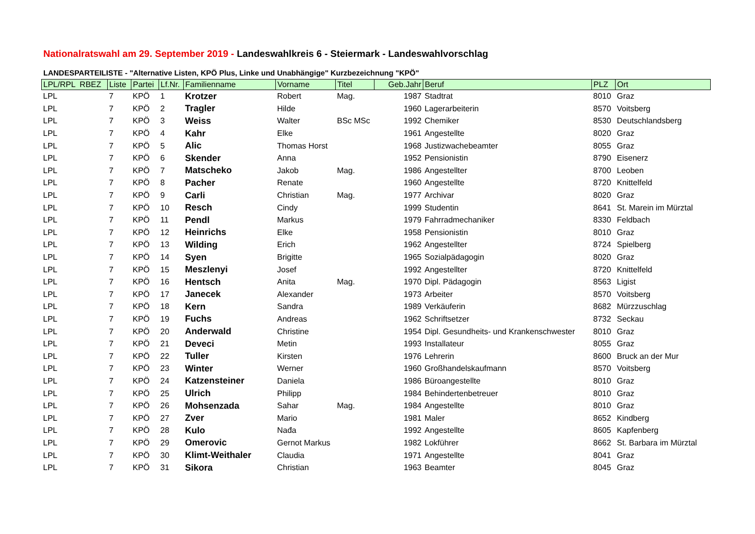Nationalratswahl am 29. September 2019 - Landeswahlkreis 6 - Steiermark - Landeswahlvorschlag
LANDESPARTEILISTE - "Alternative Listen, KPÖ Plus, Linke und Unabhängige" Kurzbezeichnung "KPÖ"
| LPL/RPL RBEZ | Liste | Partei | Lf.Nr. | Familienname | Vorname | Titel | Geb.Jahr | Beruf | PLZ | Ort |
| --- | --- | --- | --- | --- | --- | --- | --- | --- | --- | --- |
| LPL | 7 | KPÖ | 1 | Krotzer | Robert | Mag. | 1987 | Stadtrat | 8010 | Graz |
| LPL | 7 | KPÖ | 2 | Tragler | Hilde | | 1960 | Lagerarbeiterin | 8570 | Voitsberg |
| LPL | 7 | KPÖ | 3 | Weiss | Walter | BSc MSc | 1992 | Chemiker | 8530 | Deutschlandsberg |
| LPL | 7 | KPÖ | 4 | Kahr | Elke | | 1961 | Angestellte | 8020 | Graz |
| LPL | 7 | KPÖ | 5 | Alic | Thomas Horst | | 1968 | Justizwachebeamter | 8055 | Graz |
| LPL | 7 | KPÖ | 6 | Skender | Anna | | 1952 | Pensionistin | 8790 | Eisenerz |
| LPL | 7 | KPÖ | 7 | Matscheko | Jakob | Mag. | 1986 | Angestellter | 8700 | Leoben |
| LPL | 7 | KPÖ | 8 | Pacher | Renate | | 1960 | Angestellte | 8720 | Knittelfeld |
| LPL | 7 | KPÖ | 9 | Carli | Christian | Mag. | 1977 | Archivar | 8020 | Graz |
| LPL | 7 | KPÖ | 10 | Resch | Cindy | | 1999 | Studentin | 8641 | St. Marein im Mürztal |
| LPL | 7 | KPÖ | 11 | Pendl | Markus | | 1979 | Fahrradmechaniker | 8330 | Feldbach |
| LPL | 7 | KPÖ | 12 | Heinrichs | Elke | | 1958 | Pensionistin | 8010 | Graz |
| LPL | 7 | KPÖ | 13 | Wilding | Erich | | 1962 | Angestellter | 8724 | Spielberg |
| LPL | 7 | KPÖ | 14 | Syen | Brigitte | | 1965 | Sozialpädagogin | 8020 | Graz |
| LPL | 7 | KPÖ | 15 | Meszlenyi | Josef | | 1992 | Angestellter | 8720 | Knittelfeld |
| LPL | 7 | KPÖ | 16 | Hentsch | Anita | Mag. | 1970 | Dipl. Pädagogin | 8563 | Ligist |
| LPL | 7 | KPÖ | 17 | Janecek | Alexander | | 1973 | Arbeiter | 8570 | Voitsberg |
| LPL | 7 | KPÖ | 18 | Kern | Sandra | | 1989 | Verkäuferin | 8682 | Mürzzuschlag |
| LPL | 7 | KPÖ | 19 | Fuchs | Andreas | | 1962 | Schriftsetzer | 8732 | Seckau |
| LPL | 7 | KPÖ | 20 | Anderwald | Christine | | 1954 | Dipl. Gesundheits- und Krankenschwester | 8010 | Graz |
| LPL | 7 | KPÖ | 21 | Deveci | Metin | | 1993 | Installateur | 8055 | Graz |
| LPL | 7 | KPÖ | 22 | Tuller | Kirsten | | 1976 | Lehrerin | 8600 | Bruck an der Mur |
| LPL | 7 | KPÖ | 23 | Winter | Werner | | 1960 | Großhandelskaufmann | 8570 | Voitsberg |
| LPL | 7 | KPÖ | 24 | Katzensteiner | Daniela | | 1986 | Büroangestellte | 8010 | Graz |
| LPL | 7 | KPÖ | 25 | Ulrich | Philipp | | 1984 | Behindertenbetreuer | 8010 | Graz |
| LPL | 7 | KPÖ | 26 | Mohsenzada | Sahar | Mag. | 1984 | Angestellte | 8010 | Graz |
| LPL | 7 | KPÖ | 27 | Zver | Mario | | 1981 | Maler | 8652 | Kindberg |
| LPL | 7 | KPÖ | 28 | Kulo | Nađa | | 1992 | Angestellte | 8605 | Kapfenberg |
| LPL | 7 | KPÖ | 29 | Omerovic | Gernot Markus | | 1982 | Lokführer | 8662 | St. Barbara im Mürztal |
| LPL | 7 | KPÖ | 30 | Klimt-Weithaler | Claudia | | 1971 | Angestellte | 8041 | Graz |
| LPL | 7 | KPÖ | 31 | Sikora | Christian | | 1963 | Beamter | 8045 | Graz |